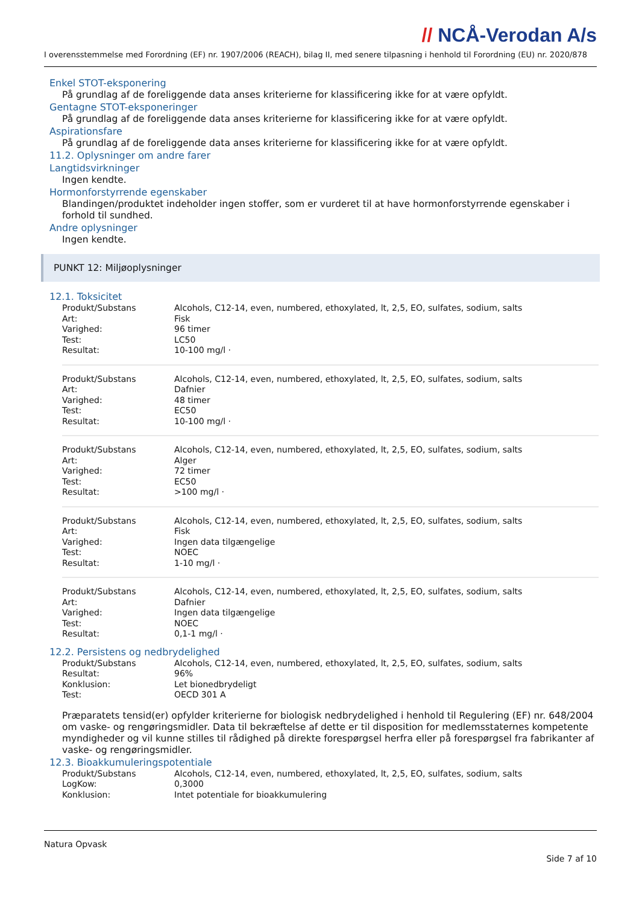// NCÅ-Verodan A/s
I overensstemmelse med Forordning (EF) nr. 1907/2006 (REACH), bilag II, med senere tilpasning i henhold til Forordning (EU) nr. 2020/878
Enkel STOT-eksponering
På grundlag af de foreliggende data anses kriterierne for klassificering ikke for at være opfyldt.
Gentagne STOT-eksponeringer
På grundlag af de foreliggende data anses kriterierne for klassificering ikke for at være opfyldt.
Aspirationsfare
På grundlag af de foreliggende data anses kriterierne for klassificering ikke for at være opfyldt.
11.2. Oplysninger om andre farer
Langtidsvirkninger
Ingen kendte.
Hormonforstyrrende egenskaber
Blandingen/produktet indeholder ingen stoffer, som er vurderet til at have hormonforstyrrende egenskaber i forhold til sundhed.
Andre oplysninger
Ingen kendte.
PUNKT 12: Miljøoplysninger
12.1. Toksicitet
| Produkt/Substans | Alcohols, C12-14, even, numbered, ethoxylated, lt, 2,5, EO, sulfates, sodium, salts |
| Art: | Fisk |
| Varighed: | 96 timer |
| Test: | LC50 |
| Resultat: | 10-100 mg/l · |
| Produkt/Substans | Alcohols, C12-14, even, numbered, ethoxylated, lt, 2,5, EO, sulfates, sodium, salts |
| Art: | Dafnier |
| Varighed: | 48 timer |
| Test: | EC50 |
| Resultat: | 10-100 mg/l · |
| Produkt/Substans | Alcohols, C12-14, even, numbered, ethoxylated, lt, 2,5, EO, sulfates, sodium, salts |
| Art: | Alger |
| Varighed: | 72 timer |
| Test: | EC50 |
| Resultat: | >100 mg/l · |
| Produkt/Substans | Alcohols, C12-14, even, numbered, ethoxylated, lt, 2,5, EO, sulfates, sodium, salts |
| Art: | Fisk |
| Varighed: | Ingen data tilgængelige |
| Test: | NOEC |
| Resultat: | 1-10 mg/l · |
| Produkt/Substans | Alcohols, C12-14, even, numbered, ethoxylated, lt, 2,5, EO, sulfates, sodium, salts |
| Art: | Dafnier |
| Varighed: | Ingen data tilgængelige |
| Test: | NOEC |
| Resultat: | 0,1-1 mg/l · |
12.2. Persistens og nedbrydelighed
| Produkt/Substans | Alcohols, C12-14, even, numbered, ethoxylated, lt, 2,5, EO, sulfates, sodium, salts |
| Resultat: | 96% |
| Konklusion: | Let bionedbrydeligt |
| Test: | OECD 301 A |
Præparatets tensid(er) opfylder kriterierne for biologisk nedbrydelighed i henhold til Regulering (EF) nr. 648/2004 om vaske- og rengøringsmidler. Data til bekræftelse af dette er til disposition for medlemsstaternes kompetente myndigheder og vil kunne stilles til rådighed på direkte forespørgsel herfra eller på forespørgsel fra fabrikanter af vaske- og rengøringsmidler.
12.3. Bioakkumuleringspotentiale
| Produkt/Substans | Alcohols, C12-14, even, numbered, ethoxylated, lt, 2,5, EO, sulfates, sodium, salts |
| LogKow: | 0,3000 |
| Konklusion: | Intet potentiale for bioakkumulering |
Natura Opvask
Side 7 af 10